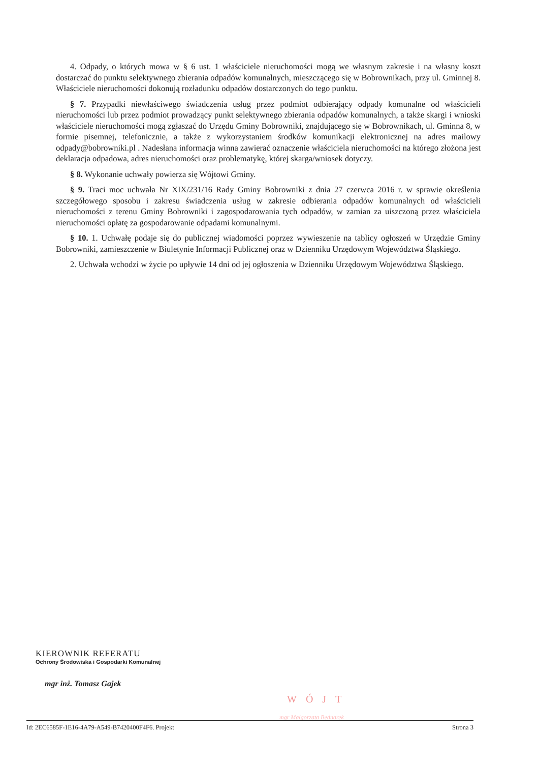4. Odpady, o których mowa w § 6 ust. 1 właściciele nieruchomości mogą we własnym zakresie i na własny koszt dostarczać do punktu selektywnego zbierania odpadów komunalnych, mieszczącego się w Bobrownikach, przy ul. Gminnej 8. Właściciele nieruchomości dokonują rozładunku odpadów dostarczonych do tego punktu.
§ 7. Przypadki niewłaściwego świadczenia usług przez podmiot odbierający odpady komunalne od właścicieli nieruchomości lub przez podmiot prowadzący punkt selektywnego zbierania odpadów komunalnych, a także skargi i wnioski właściciele nieruchomości mogą zgłaszać do Urzędu Gminy Bobrowniki, znajdującego się w Bobrownikach, ul. Gminna 8, w formie pisemnej, telefonicznie, a także z wykorzystaniem środków komunikacji elektronicznej na adres mailowy odpady@bobrowniki.pl . Nadesłana informacja winna zawierać oznaczenie właściciela nieruchomości na którego złożona jest deklaracja odpadowa, adres nieruchomości oraz problematykę, której skarga/wniosek dotyczy.
§ 8. Wykonanie uchwały powierza się Wójtowi Gminy.
§ 9. Traci moc uchwała Nr XIX/231/16 Rady Gminy Bobrowniki z dnia 27 czerwca 2016 r. w sprawie określenia szczegółowego sposobu i zakresu świadczenia usług w zakresie odbierania odpadów komunalnych od właścicieli nieruchomości z terenu Gminy Bobrowniki i zagospodarowania tych odpadów, w zamian za uiszczoną przez właściciela nieruchomości opłatę za gospodarowanie odpadami komunalnymi.
§ 10. 1. Uchwałę podaje się do publicznej wiadomości poprzez wywieszenie na tablicy ogłoszeń w Urzędzie Gminy Bobrowniki, zamieszczenie w Biuletynie Informacji Publicznej oraz w Dzienniku Urzędowym Województwa Śląskiego.
2. Uchwała wchodzi w życie po upływie 14 dni od jej ogłoszenia w Dzienniku Urzędowym Województwa Śląskiego.
KIEROWNIK REFERATU
Ochrony Środowiska i Gospodarki Komunalnej
mgr inż. Tomasz Gajek
WÓJT
mgr Małgorzata Bednarek
Id: 2EC6585F-1E16-4A79-A549-B7420400F4F6. Projekt Strona 3